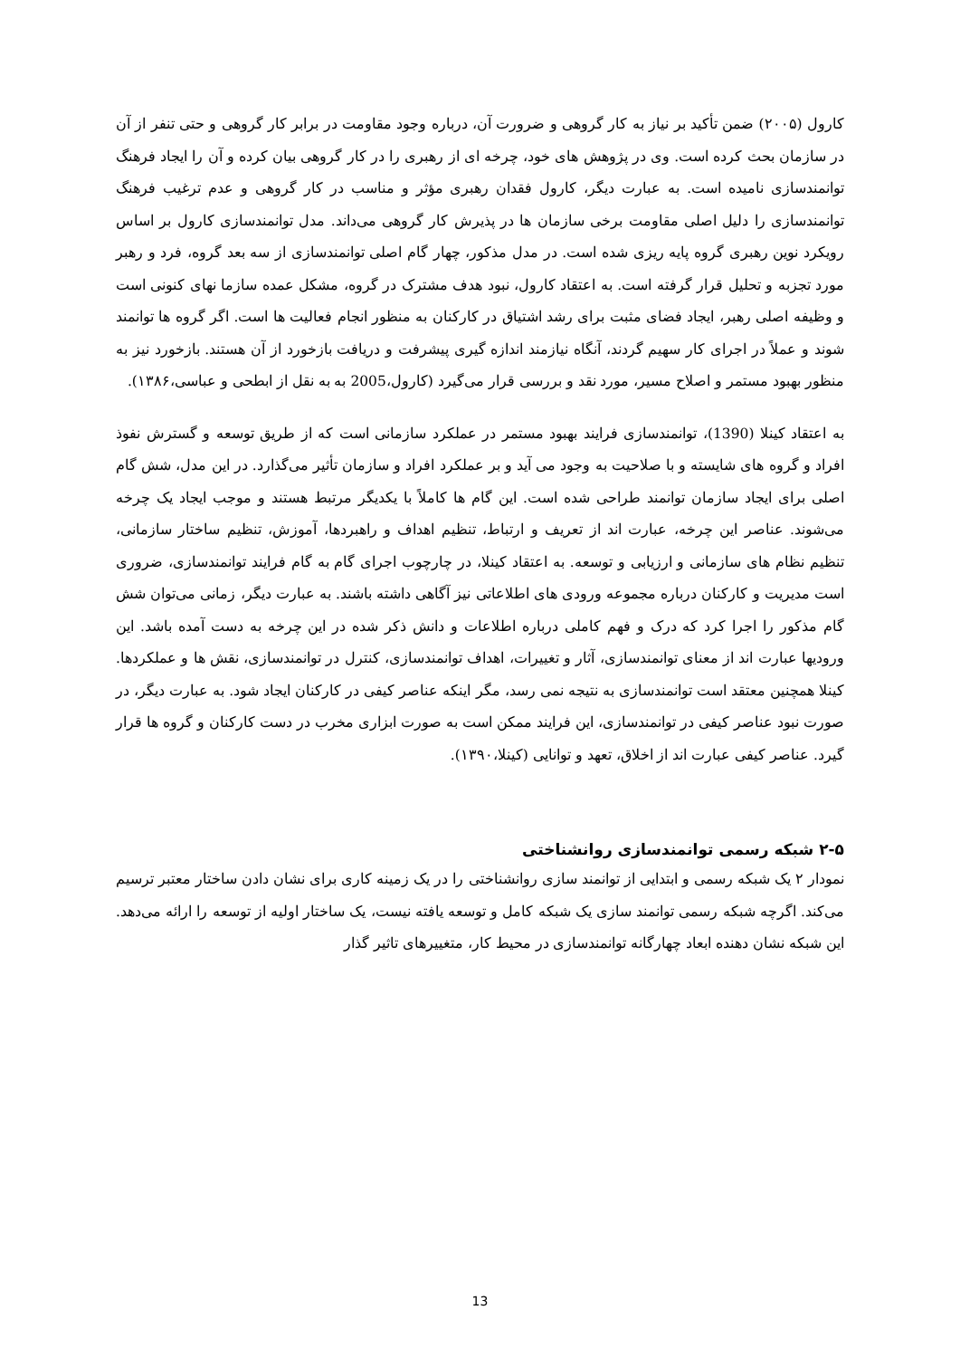کارول (۲۰۰۵) ضمن تأکید بر نیاز به کار گروهی و ضرورت آن، درباره وجود مقاومت در برابر کار گروهی و حتی تنفر از آن در سازمان بحث کرده است. وی در پژوهش های خود، چرخه ای از رهبری را در کار گروهی بیان کرده و آن را ایجاد فرهنگ توانمندسازی نامیده است. به عبارت دیگر، کارول فقدان رهبری مؤثر و مناسب در کار گروهی و عدم ترغیب فرهنگ توانمندسازی را دلیل اصلی مقاومت برخی سازمان ها در پذیرش کار گروهی می‌داند. مدل توانمندسازی کارول بر اساس رویکرد نوین رهبری گروه پایه ریزی شده است. در مدل مذکور، چهار گام اصلی توانمندسازی از سه بعد گروه، فرد و رهبر مورد تجزبه و تحلیل قرار گرفته است. به اعتقاد کارول، نبود هدف مشترک در گروه، مشکل عمده سازما نهای کنونی است و وظیفه اصلی رهبر، ایجاد فضای مثبت برای رشد اشتیاق در کارکنان به منظور انجام فعالیت ها است. اگر گروه ها توانمند شوند و عملاً در اجرای کار سهیم گردند، آنگاه نیازمند اندازه گیری پیشرفت و دریافت بازخورد از آن هستند. بازخورد نیز به منظور بهبود مستمر و اصلاح مسیر، مورد نقد و بررسی قرار می‌گیرد (کارول،2005 به به نقل از ابطحی و عباسی،۱۳۸۶).
به اعتقاد کینلا (1390)، توانمندسازی فرایند بهبود مستمر در عملکرد سازمانی است که از طریق توسعه و گسترش نفوذ افراد و گروه های شایسته و با صلاحیت به وجود می آید و بر عملکرد افراد و سازمان تأثیر می‌گذارد. در این مدل، شش گام اصلی برای ایجاد سازمان توانمند طراحی شده است. این گام ها کاملاً با یکدیگر مرتبط هستند و موجب ایجاد یک چرخه می‌شوند. عناصر این چرخه، عبارت اند از تعریف و ارتباط، تنظیم اهداف و راهبردها، آموزش، تنظیم ساختار سازمانی، تنظیم نظام های سازمانی و ارزیابی و توسعه. به اعتقاد کینلا، در چارچوب اجرای گام به گام فرایند توانمندسازی، ضروری است مدیریت و کارکنان درباره مجموعه ورودی های اطلاعاتی نیز آگاهی داشته باشند. به عبارت دیگر، زمانی می‌توان شش گام مذکور را اجرا کرد که درک و فهم کاملی درباره اطلاعات و دانش ذکر شده در این چرخه به دست آمده باشد. این ورودیها عبارت اند از معنای توانمندسازی، آثار و تغییرات، اهداف توانمندسازی، کنترل در توانمندسازی، نقش ها و عملکردها. کینلا همچنین معتقد است توانمندسازی به نتیجه نمی رسد، مگر اینکه عناصر کیفی در کارکنان ایجاد شود. به عبارت دیگر، در صورت نبود عناصر کیفی در توانمندسازی، این فرایند ممکن است به صورت ابزاری مخرب در دست کارکنان و گروه ها قرار گیرد. عناصر کیفی عبارت اند از اخلاق، تعهد و توانایی (کینلا،۱۳۹۰).
۲-۵ شبکه رسمی توانمندسازی روانشناختی
نمودار ۲ یک شبکه رسمی و ابتدایی از توانمند سازی روانشناختی را در یک زمینه کاری برای نشان دادن ساختار معتبر ترسیم می‌کند. اگرچه شبکه رسمی توانمند سازی یک شبکه کامل و توسعه یافته نیست، یک ساختار اولیه از توسعه را ارائه می‌دهد. این شبکه نشان دهنده ابعاد چهارگانه توانمندسازی در محیط کار، متغییرهای تاثیر گذار
13